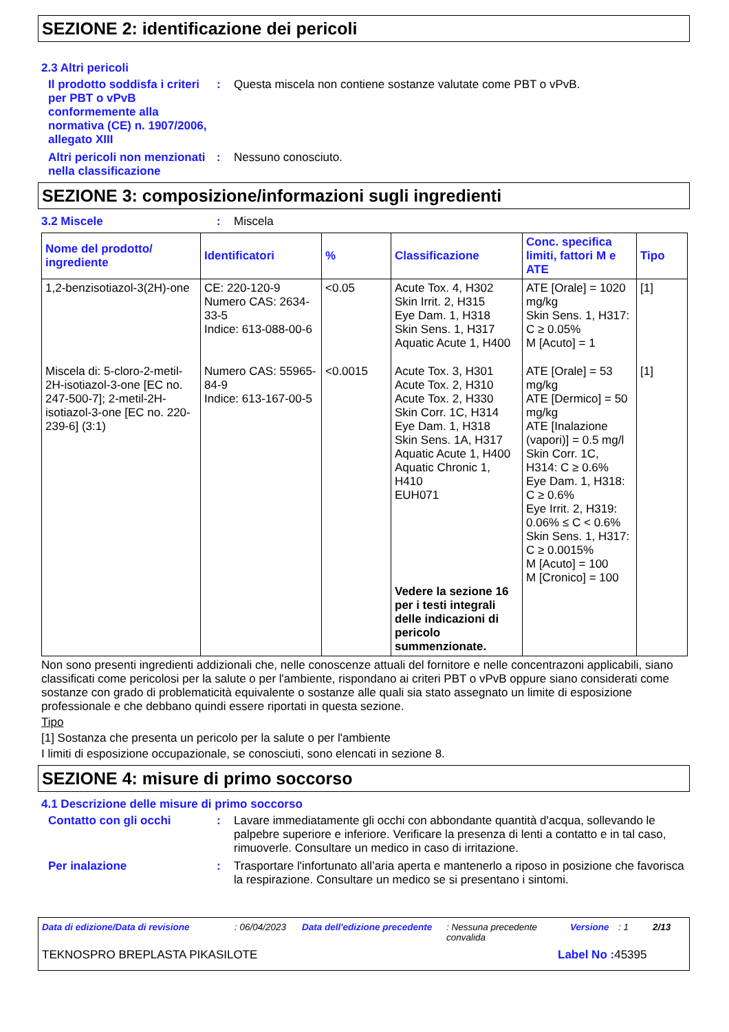SEZIONE 2: identificazione dei pericoli
2.3 Altri pericoli
Il prodotto soddisfa i criteri per PBT o vPvB conformemente alla normativa (CE) n. 1907/2006, allegato XIII
: Questa miscela non contiene sostanze valutate come PBT o vPvB.
Altri pericoli non menzionati nella classificazione
: Nessuno conosciuto.
SEZIONE 3: composizione/informazioni sugli ingredienti
3.2 Miscele : Miscela
| Nome del prodotto/ ingrediente | Identificatori | % | Classificazione | Conc. specifica limiti, fattori M e ATE | Tipo |
| --- | --- | --- | --- | --- | --- |
| 1,2-benzisotiazol-3(2H)-one | CE: 220-120-9 Numero CAS: 2634-33-5 Indice: 613-088-00-6 | <0.05 | Acute Tox. 4, H302 Skin Irrit. 2, H315 Eye Dam. 1, H318 Skin Sens. 1, H317 Aquatic Acute 1, H400 | ATE [Orale] = 1020 mg/kg Skin Sens. 1, H317: C ≥ 0.05% M [Acuto] = 1 | [1] |
| Miscela di: 5-cloro-2-metil-2H-isotiazol-3-one [EC no. 247-500-7]; 2-metil-2H-isotiazol-3-one [EC no. 220-239-6] (3:1) | Numero CAS: 55965-84-9 Indice: 613-167-00-5 | <0.0015 | Acute Tox. 3, H301 Acute Tox. 2, H310 Acute Tox. 2, H330 Skin Corr. 1C, H314 Eye Dam. 1, H318 Skin Sens. 1A, H317 Aquatic Acute 1, H400 Aquatic Chronic 1, H410 EUH071 Vedere la sezione 16 per i testi integrali delle indicazioni di pericolo summenzionate. | ATE [Orale] = 53 mg/kg ATE [Dermico] = 50 mg/kg ATE [Inalazione (vapori)] = 0.5 mg/l Skin Corr. 1C, H314: C ≥ 0.6% Eye Dam. 1, H318: C ≥ 0.6% Eye Irrit. 2, H319: 0.06% ≤ C < 0.6% Skin Sens. 1, H317: C ≥ 0.0015% M [Acuto] = 100 M [Cronico] = 100 | [1] |
Non sono presenti ingredienti addizionali che, nelle conoscenze attuali del fornitore e nelle concentrazoni applicabili, siano classificati come pericolosi per la salute o per l'ambiente, rispondano ai criteri PBT o vPvB oppure siano considerati come sostanze con grado di problematicità equivalente o sostanze alle quali sia stato assegnato un limite di esposizione professionale e che debbano quindi essere riportati in questa sezione.
Tipo
[1] Sostanza che presenta un pericolo per la salute o per l'ambiente
I limiti di esposizione occupazionale, se conosciuti, sono elencati in sezione 8.
SEZIONE 4: misure di primo soccorso
4.1 Descrizione delle misure di primo soccorso
Contatto con gli occhi : Lavare immediatamente gli occhi con abbondante quantità d'acqua, sollevando le palpebre superiore e inferiore. Verificare la presenza di lenti a contatto e in tal caso, rimuoverle. Consultare un medico in caso di irritazione.
Per inalazione : Trasportare l'infortunato all’aria aperta e mantenerlo a riposo in posizione che favorisca la respirazione. Consultare un medico se si presentano i sintomi.
Data di edizione/Data di revisione: 06/04/2023 Data dell'edizione precedente: Nessuna precedente convalida Versione: 1 2/13
TEKNOSPRO BREPLASTA PIKASILOTE Label No : 45395